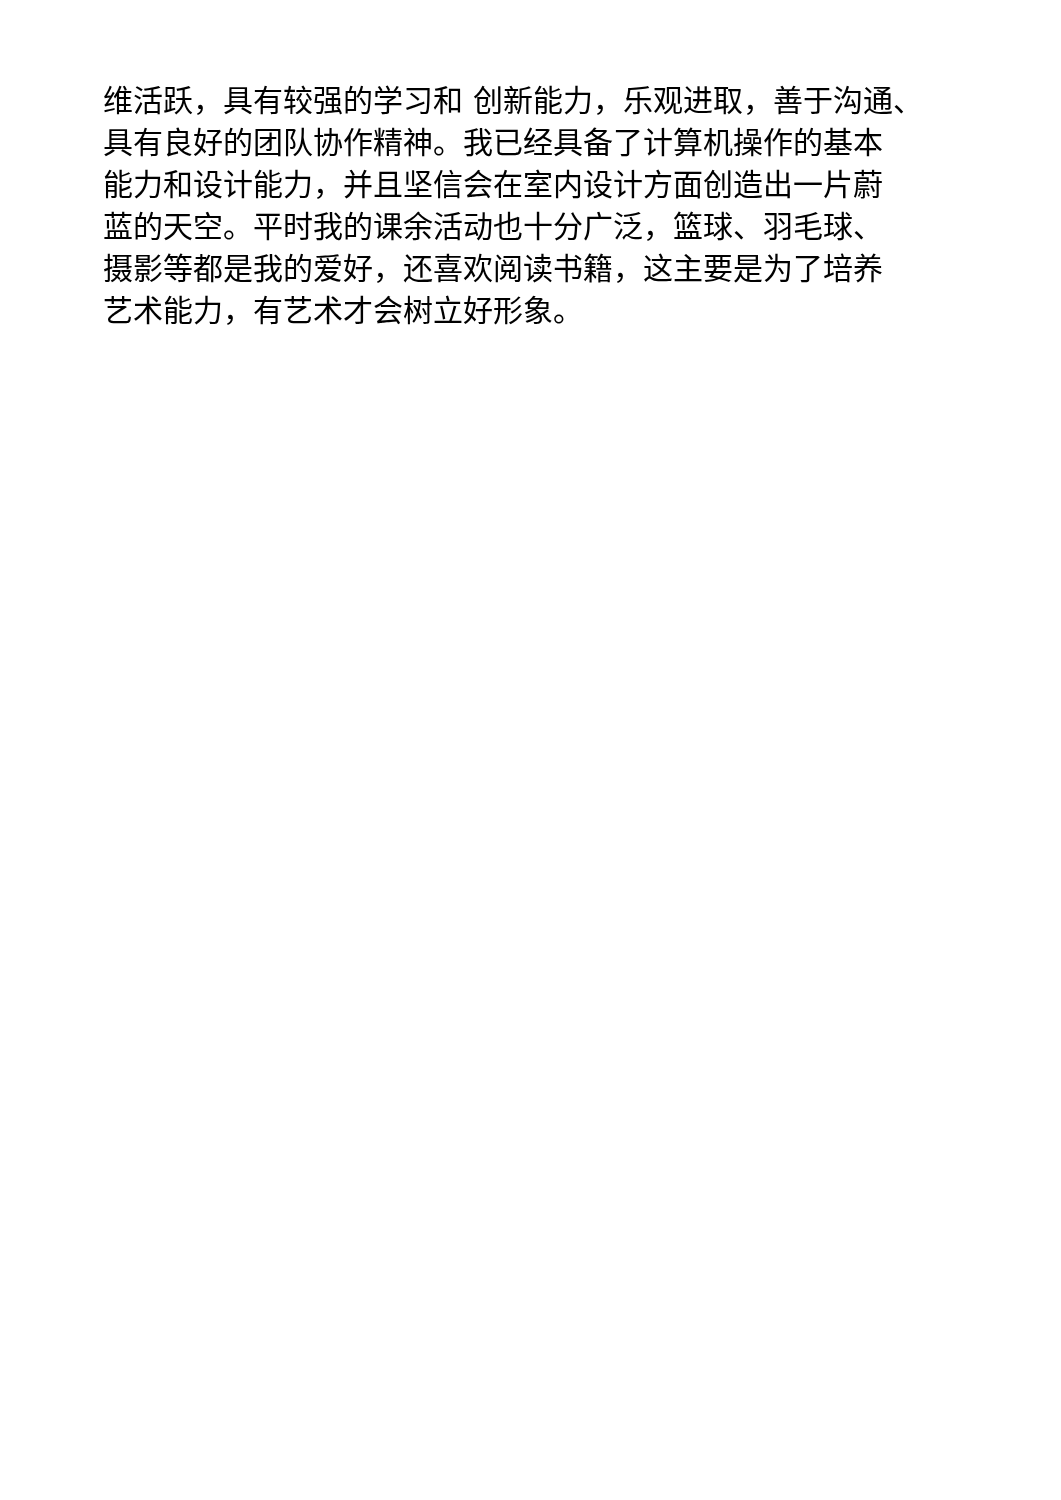维活跃，具有较强的学习和 创新能力，乐观进取，善于沟通、
具有良好的团队协作精神。我已经具备了计算机操作的基本
能力和设计能力，并且坚信会在室内设计方面创造出一片蔚
蓝的天空。平时我的课余活动也十分广泛，篮球、羽毛球、
摄影等都是我的爱好，还喜欢阅读书籍，这主要是为了培养
艺术能力，有艺术才会树立好形象。